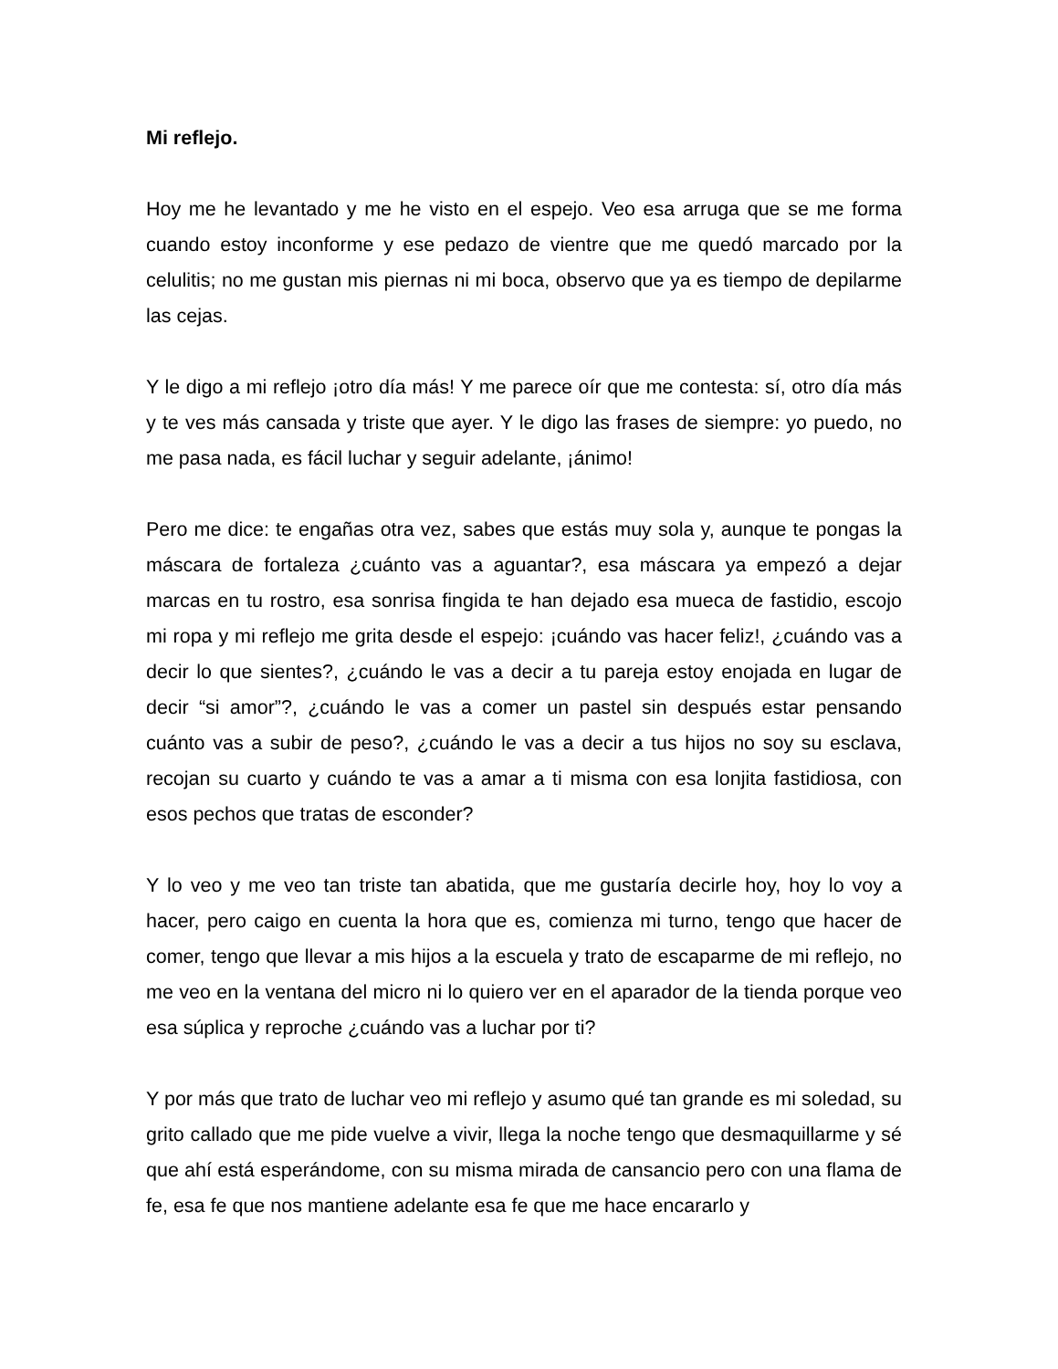Mi reflejo.
Hoy me he levantado y me he visto en el espejo. Veo esa arruga que se me forma cuando estoy inconforme y ese pedazo de vientre que me quedó marcado por la celulitis; no me gustan mis piernas ni mi boca, observo que ya es tiempo de depilarme las cejas.
Y le digo a mi reflejo ¡otro día más! Y me parece oír que me contesta: sí, otro día más y te ves más cansada y triste que ayer. Y le digo las frases de siempre: yo puedo, no me pasa nada, es fácil luchar y seguir adelante, ¡ánimo!
Pero me dice: te engañas otra vez, sabes que estás muy sola y, aunque te pongas la máscara de fortaleza ¿cuánto vas a aguantar?, esa máscara ya empezó a dejar marcas en tu rostro, esa sonrisa fingida te han dejado esa mueca de fastidio, escojo mi ropa y mi reflejo me grita desde el espejo: ¡cuándo vas hacer feliz!, ¿cuándo vas a decir lo que sientes?, ¿cuándo le vas a decir a tu pareja estoy enojada en lugar de decir “si amor”?, ¿cuándo le vas a comer un pastel sin después estar pensando cuánto vas a subir de peso?, ¿cuándo le vas a decir a tus hijos no soy su esclava, recojan su cuarto y cuándo te vas a amar a ti misma con esa lonjita fastidiosa, con esos pechos que tratas de esconder?
Y lo veo y me veo tan triste tan abatida, que me gustaría decirle hoy, hoy lo voy a hacer, pero caigo en cuenta la hora que es, comienza mi turno, tengo que hacer de comer, tengo que llevar a mis hijos a la escuela y trato de escaparme de mi reflejo, no me veo en la ventana del micro ni lo quiero ver en el aparador de la tienda porque veo esa súplica y reproche ¿cuándo vas a luchar por ti?
Y por más que trato de luchar veo mi reflejo y asumo qué tan grande es mi soledad, su grito callado que me pide vuelve a vivir, llega la noche tengo que desmaquillarme y sé que ahí está esperándome, con su misma mirada de cansancio pero con una flama de fe, esa fe que nos mantiene adelante esa fe que me hace encararlo y